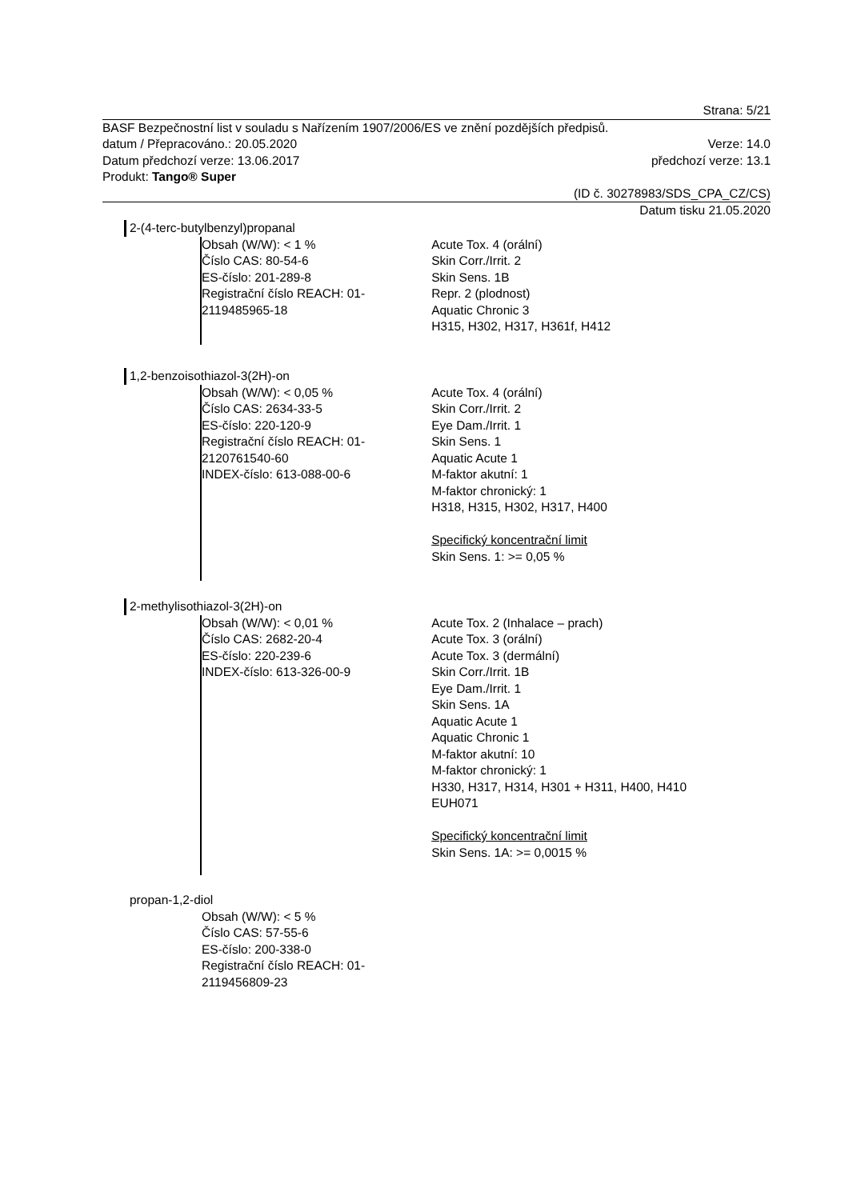Strana: 5/21
BASF Bezpečnostní list v souladu s Nařízením 1907/2006/ES ve znění pozdějších předpisů.
datum / Přepracováno.: 20.05.2020 Verze: 14.0
Datum předchozí verze: 13.06.2017 předchozí verze: 13.1
Produkt: Tango® Super
(ID č. 30278983/SDS_CPA_CZ/CS)
Datum tisku 21.05.2020
2-(4-terc-butylbenzyl)propanal
Obsah (W/W): < 1 %
Číslo CAS: 80-54-6
ES-číslo: 201-289-8
Registrační číslo REACH: 01-
2119485965-18
Acute Tox. 4 (orální)
Skin Corr./Irrit. 2
Skin Sens. 1B
Repr. 2 (plodnost)
Aquatic Chronic 3
H315, H302, H317, H361f, H412
1,2-benzoisothiazol-3(2H)-on
Obsah (W/W): < 0,05 %
Číslo CAS: 2634-33-5
ES-číslo: 220-120-9
Registrační číslo REACH: 01-
2120761540-60
INDEX-číslo: 613-088-00-6
Acute Tox. 4 (orální)
Skin Corr./Irrit. 2
Eye Dam./Irrit. 1
Skin Sens. 1
Aquatic Acute 1
M-faktor akutní: 1
M-faktor chronický: 1
H318, H315, H302, H317, H400
Specifický koncentrační limit
Skin Sens. 1: >= 0,05 %
2-methylisothiazol-3(2H)-on
Obsah (W/W): < 0,01 %
Číslo CAS: 2682-20-4
ES-číslo: 220-239-6
INDEX-číslo: 613-326-00-9
Acute Tox. 2 (Inhalace – prach)
Acute Tox. 3 (orální)
Acute Tox. 3 (dermální)
Skin Corr./Irrit. 1B
Eye Dam./Irrit. 1
Skin Sens. 1A
Aquatic Acute 1
Aquatic Chronic 1
M-faktor akutní: 10
M-faktor chronický: 1
H330, H317, H314, H301 + H311, H400, H410
EUH071
Specifický koncentrační limit
Skin Sens. 1A: >= 0,0015 %
propan-1,2-diol
Obsah (W/W): < 5 %
Číslo CAS: 57-55-6
ES-číslo: 200-338-0
Registrační číslo REACH: 01-
2119456809-23